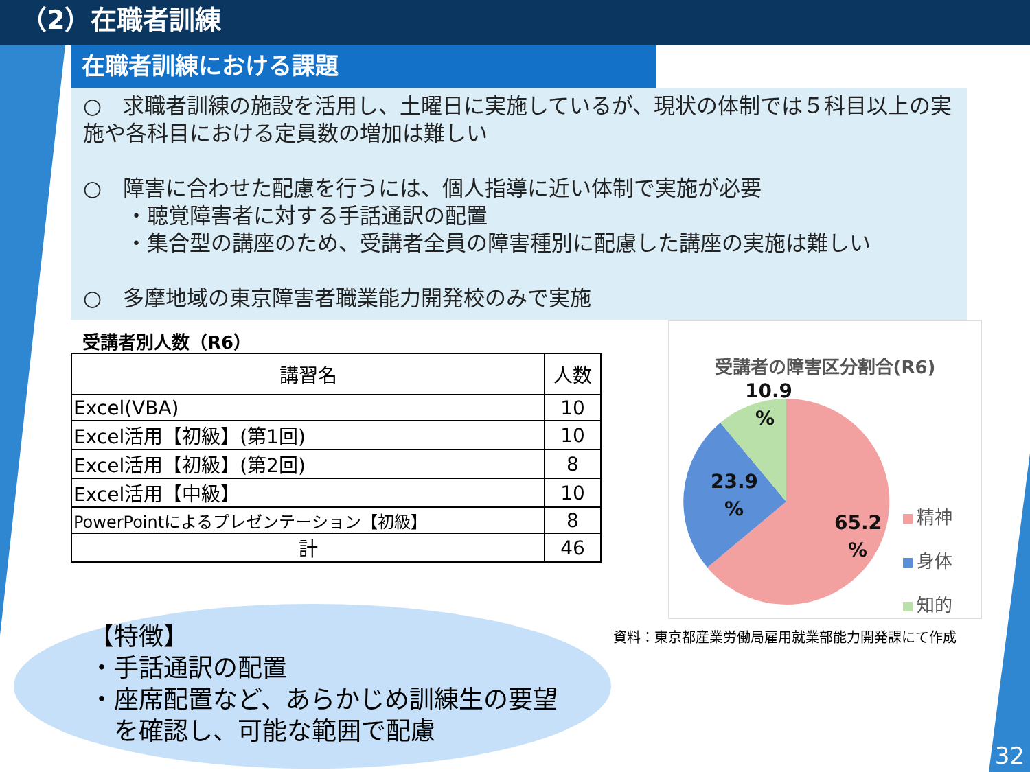（2）在職者訓練
在職者訓練における課題
○　求職者訓練の施設を活用し、土曜日に実施しているが、現状の体制では５科目以上の実施や各科目における定員数の増加は難しい
○　障害に合わせた配慮を行うには、個人指導に近い体制で実施が必要
　　・聴覚障害者に対する手話通訳の配置
　　・集合型の講座のため、受講者全員の障害種別に配慮した講座の実施は難しい
○　多摩地域の東京障害者職業能力開発校のみで実施
受講者別人数（R6）
| 講習名 | 人数 |
| --- | --- |
| Excel(VBA) | 10 |
| Excel活用【初級】(第1回) | 10 |
| Excel活用【初級】(第2回) | 8 |
| Excel活用【中級】 | 10 |
| PowerPointによるプレゼンテーション【初級】 | 8 |
| 計 | 46 |
受講者の障害区分割合(R6)
10.9
%
23.9
%
65.2
%
精神
身体
知的
資料：東京都産業労働局雇用就業部能力開発課にて作成
【特徴】
・手話通訳の配置
・座席配置など、あらかじめ訓練生の要望
　を確認し、可能な範囲で配慮
32